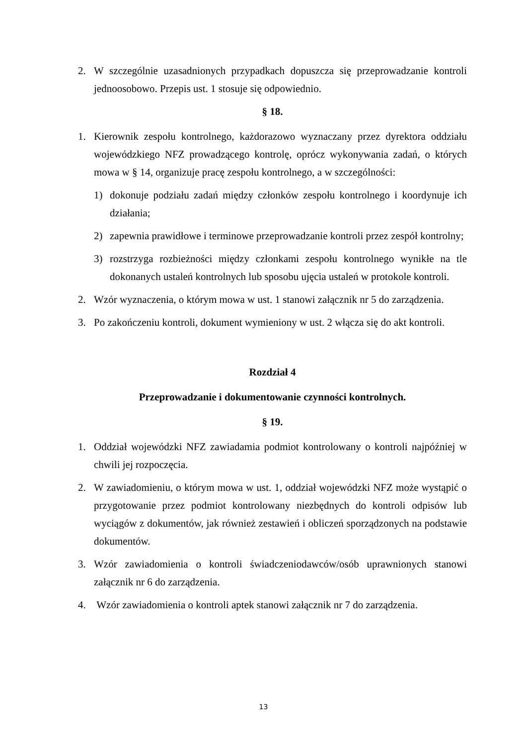2. W szczególnie uzasadnionych przypadkach dopuszcza się przeprowadzanie kontroli jednoosobowo. Przepis ust. 1 stosuje się odpowiednio.
§ 18.
1. Kierownik zespołu kontrolnego, każdorazowo wyznaczany przez dyrektora oddziału wojewódzkiego NFZ prowadzącego kontrolę, oprócz wykonywania zadań, o których mowa w § 14, organizuje pracę zespołu kontrolnego, a w szczególności:
1) dokonuje podziału zadań między członków zespołu kontrolnego i koordynuje ich działania;
2) zapewnia prawidłowe i terminowe przeprowadzanie kontroli przez zespół kontrolny;
3) rozstrzyga rozbieżności między członkami zespołu kontrolnego wynikłe na tle dokonanych ustaleń kontrolnych lub sposobu ujęcia ustaleń w protokole kontroli.
2. Wzór wyznaczenia, o którym mowa w ust. 1 stanowi załącznik nr 5 do zarządzenia.
3. Po zakończeniu kontroli, dokument wymieniony w ust. 2 włącza się do akt kontroli.
Rozdział 4
Przeprowadzanie i dokumentowanie czynności kontrolnych.
§ 19.
1. Oddział wojewódzki NFZ zawiadamia podmiot kontrolowany o kontroli najpóźniej w chwili jej rozpoczęcia.
2. W zawiadomieniu, o którym mowa w ust. 1, oddział wojewódzki NFZ może wystąpić o przygotowanie przez podmiot kontrolowany niezbędnych do kontroli odpisów lub wyciągów z dokumentów, jak również zestawień i obliczeń sporządzonych na podstawie dokumentów.
3. Wzór zawiadomienia o kontroli świadczeniodawców/osób uprawnionych stanowi załącznik nr 6 do zarządzenia.
4. Wzór zawiadomienia o kontroli aptek stanowi załącznik nr 7 do zarządzenia.
13